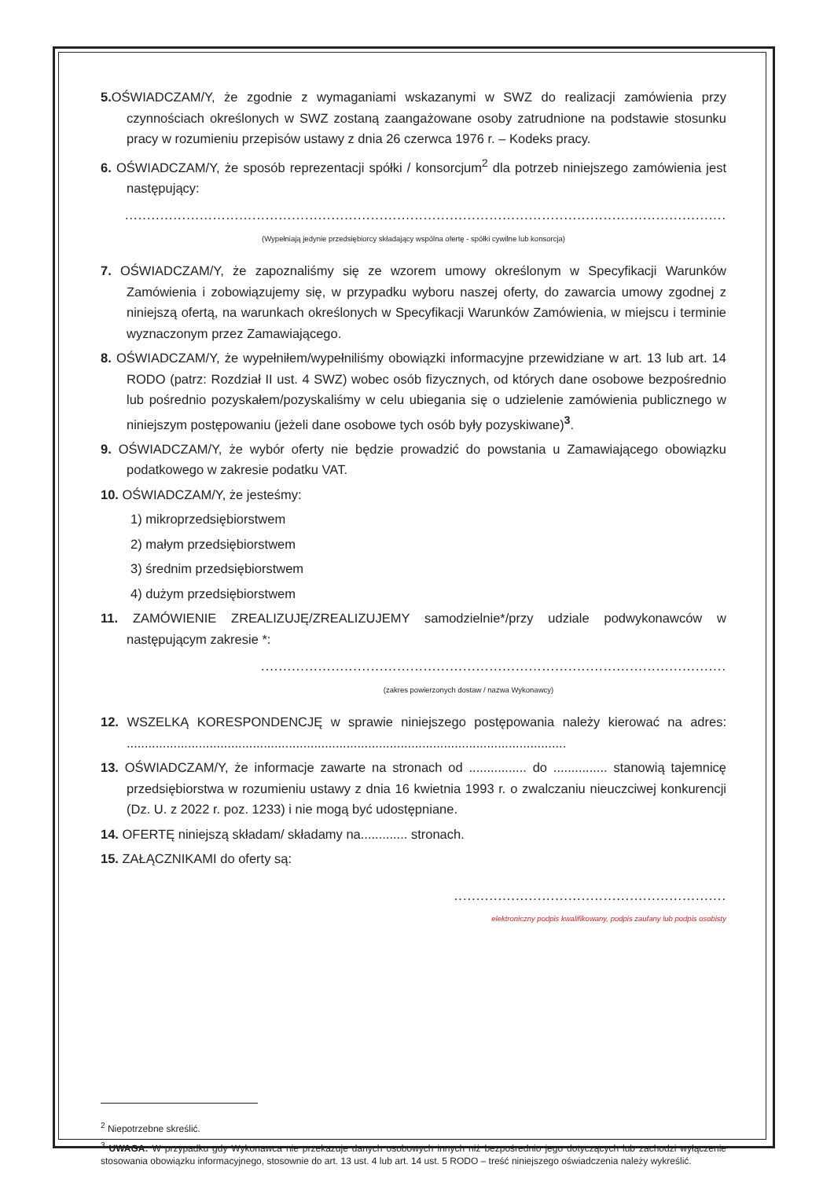5. OŚWIADCZAM/Y, że zgodnie z wymaganiami wskazanymi w SWZ do realizacji zamówienia przy czynnościach określonych w SWZ zostaną zaangażowane osoby zatrudnione na podstawie stosunku pracy w rozumieniu przepisów ustawy z dnia 26 czerwca 1976 r. – Kodeks pracy.
6. OŚWIADCZAM/Y, że sposób reprezentacji spółki / konsorcjum<sup>2</sup> dla potrzeb niniejszego zamówienia jest następujący:
.........................................................................................................................................
(Wypełniają jedynie przedsiębiorcy składający wspólna ofertę - spółki cywilne lub konsorcja)
7. OŚWIADCZAM/Y, że zapoznaliśmy się ze wzorem umowy określonym w Specyfikacji Warunków Zamówienia i zobowiązujemy się, w przypadku wyboru naszej oferty, do zawarcia umowy zgodnej z niniejszą ofertą, na warunkach określonych w Specyfikacji Warunków Zamówienia, w miejscu i terminie wyznaczonym przez Zamawiającego.
8. OŚWIADCZAM/Y, że wypełniłem/wypełniliśmy obowiązki informacyjne przewidziane w art. 13 lub art. 14 RODO (patrz: Rozdział II ust. 4 SWZ) wobec osób fizycznych, od których dane osobowe bezpośrednio lub pośrednio pozyskałem/pozyskaliśmy w celu ubiegania się o udzielenie zamówienia publicznego w niniejszym postępowaniu (jeżeli dane osobowe tych osób były pozyskiwane)<sup>3</sup>.
9. OŚWIADCZAM/Y, że wybór oferty nie będzie prowadzić do powstania u Zamawiającego obowiązku podatkowego w zakresie podatku VAT.
10. OŚWIADCZAM/Y, że jesteśmy:
1) mikroprzedsiębiorstwem
2) małym przedsiębiorstwem
3) średnim przedsiębiorstwem
4) dużym przedsiębiorstwem
11. ZAMÓWIENIE ZREALIZUJĘ/ZREALIZUJEMY samodzielnie*/przy udziale podwykonawców w następującym zakresie *:
..........................................................................................................
(zakres powierzonych dostaw / nazwa Wykonawcy)
12. WSZELKĄ KORESPONDENCJĘ w sprawie niniejszego postępowania należy kierować na adres: ..........................................................................................................................
13. OŚWIADCZAM/Y, że informacje zawarte na stronach od ................ do ............... stanowią tajemnicę przedsiębiorstwa w rozumieniu ustawy z dnia 16 kwietnia 1993 r. o zwalczaniu nieuczciwej konkurencji (Dz. U. z 2022 r. poz. 1233) i nie mogą być udostępniane.
14. OFERTĘ niniejszą składam/ składamy na............. stronach.
15. ZAŁĄCZNIKAMI do oferty są:
..............................................................
elektroniczny podpis kwalifikowany, podpis zaufany lub podpis osobisty
<sup>2</sup> Niepotrzebne skreślić.
<sup>3</sup> UWAGA: W przypadku gdy Wykonawca nie przekazuje danych osobowych innych niż bezpośrednio jego dotyczących lub zachodzi wyłączenie stosowania obowiązku informacyjnego, stosownie do art. 13 ust. 4 lub art. 14 ust. 5 RODO – treść niniejszego oświadczenia należy wykreślić.